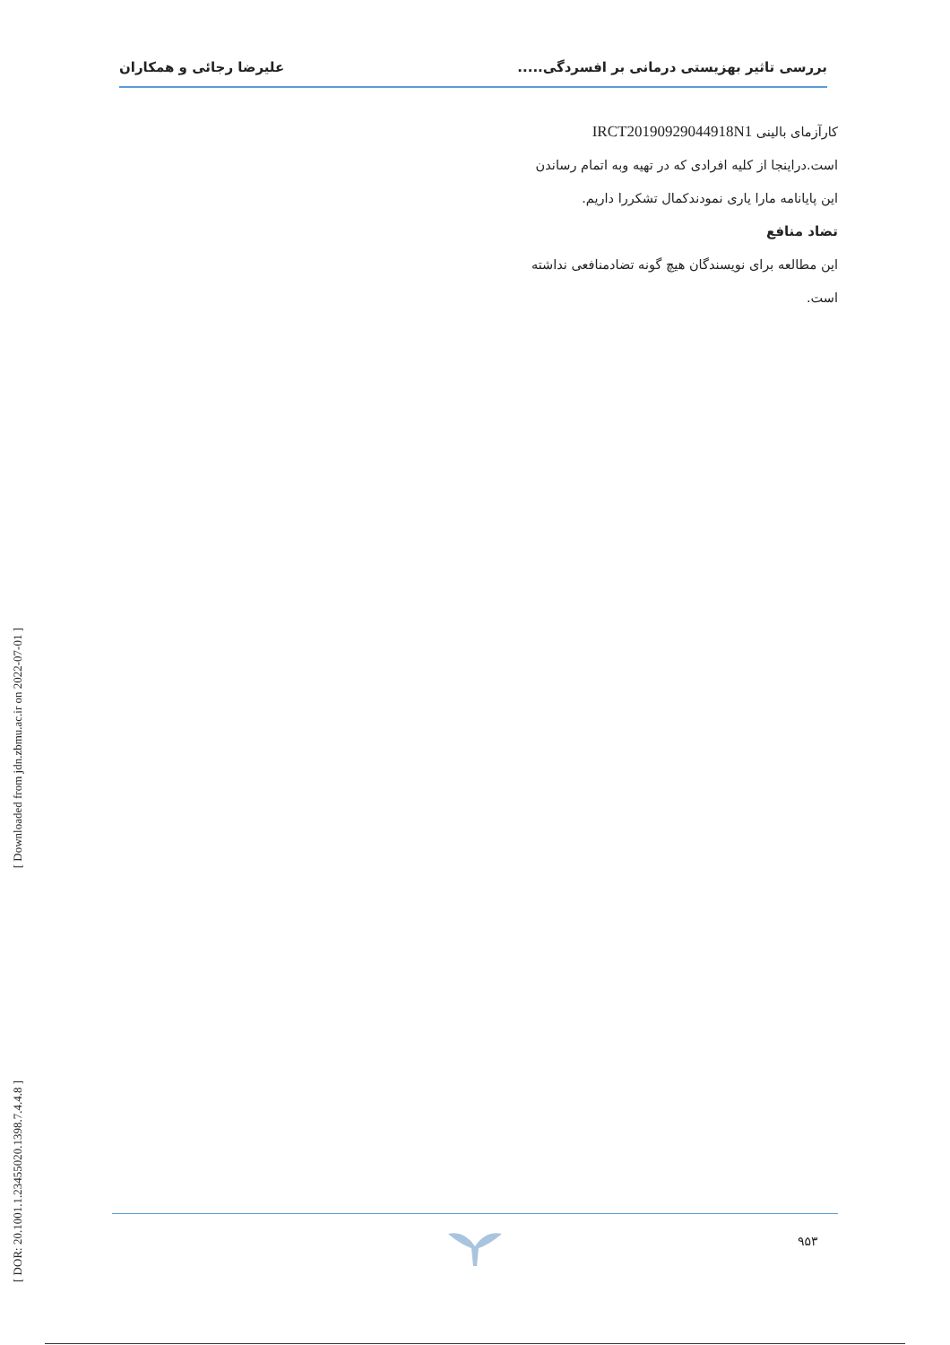بررسی تاثیر بهزیستی درمانی بر افسردگی..... علیرضا رجائی و همکاران
کارآزمای بالینی IRCT20190929044918N1
است.دراینجا از کلیه افرادی که در تهیه وبه اتمام رساندن
این پایانامه مارا یاری نمودندکمال تشکررا داریم.
تضاد منافع
این مطالعه برای نویسندگان هیچ گونه تضادمنافعی نداشته
است.
[ Downloaded from jdn.zbmu.ac.ir on 2022-07-01 ]
[ DOR: 20.1001.1.23455020.1398.7.4.4.8 ]
۹۵۳